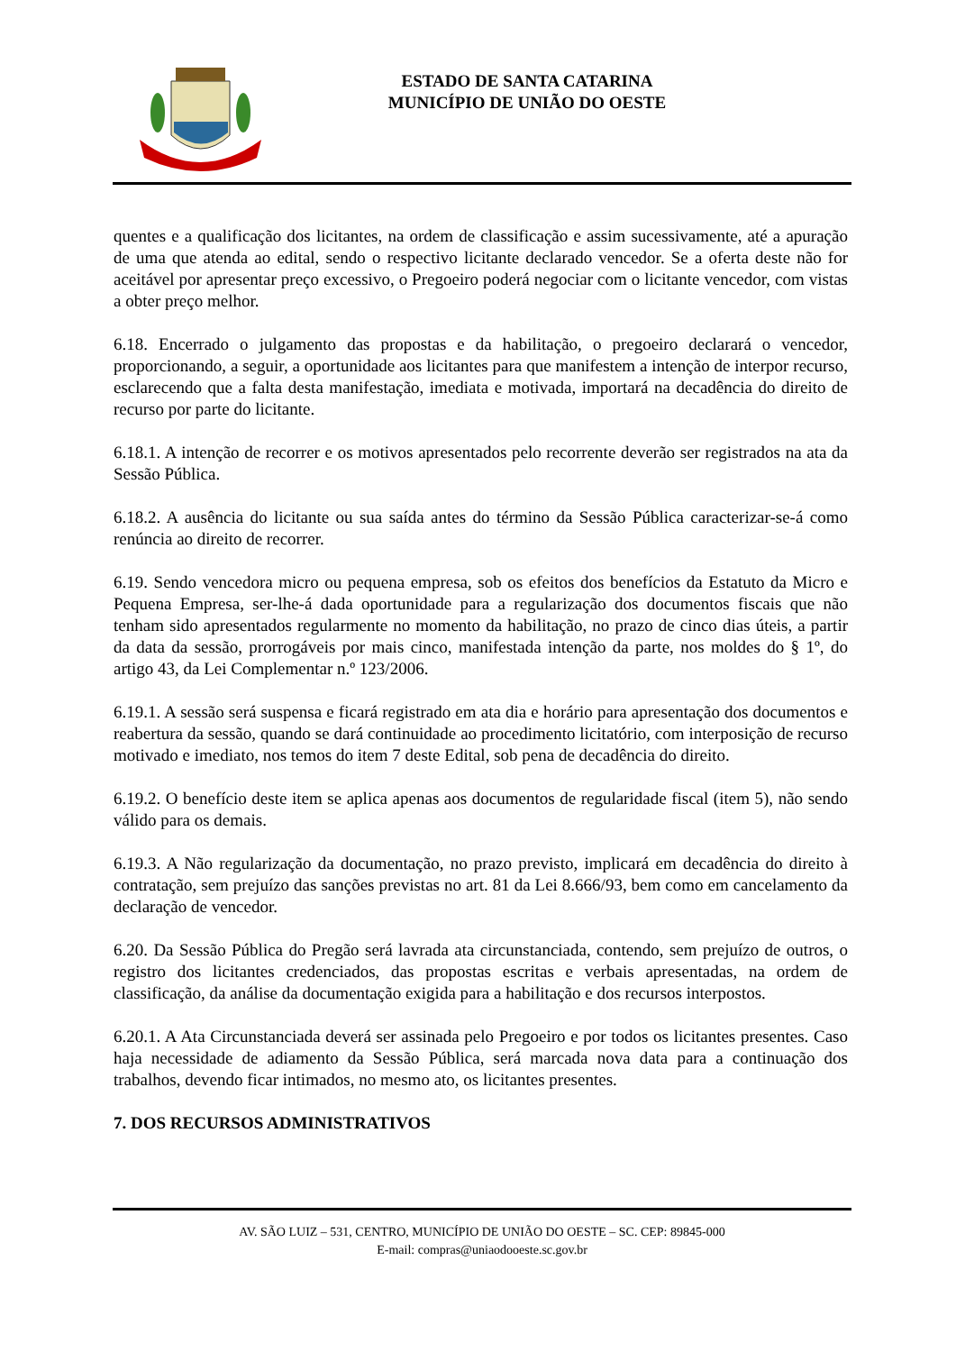ESTADO DE SANTA CATARINA
MUNICÍPIO DE UNIÃO DO OESTE
quentes e a qualificação dos licitantes, na ordem de classificação e assim sucessivamente, até a apuração de uma que atenda ao edital, sendo o respectivo licitante declarado vencedor. Se a oferta deste não for aceitável por apresentar preço excessivo, o Pregoeiro poderá negociar com o licitante vencedor, com vistas a obter preço melhor.
6.18. Encerrado o julgamento das propostas e da habilitação, o pregoeiro declarará o vencedor, proporcionando, a seguir, a oportunidade aos licitantes para que manifestem a intenção de interpor recurso, esclarecendo que a falta desta manifestação, imediata e motivada, importará na decadência do direito de recurso por parte do licitante.
6.18.1. A intenção de recorrer e os motivos apresentados pelo recorrente deverão ser registrados na ata da Sessão Pública.
6.18.2. A ausência do licitante ou sua saída antes do término da Sessão Pública caracterizar-se-á como renúncia ao direito de recorrer.
6.19. Sendo vencedora micro ou pequena empresa, sob os efeitos dos benefícios da Estatuto da Micro e Pequena Empresa, ser-lhe-á dada oportunidade para a regularização dos documentos fiscais que não tenham sido apresentados regularmente no momento da habilitação, no prazo de cinco dias úteis, a partir da data da sessão, prorrogáveis por mais cinco, manifestada intenção da parte, nos moldes do § 1º, do artigo 43, da Lei Complementar n.º 123/2006.
6.19.1. A sessão será suspensa e ficará registrado em ata dia e horário para apresentação dos documentos e reabertura da sessão, quando se dará continuidade ao procedimento licitatório, com interposição de recurso motivado e imediato, nos temos do item 7 deste Edital, sob pena de decadência do direito.
6.19.2. O benefício deste item se aplica apenas aos documentos de regularidade fiscal (item 5), não sendo válido para os demais.
6.19.3. A Não regularização da documentação, no prazo previsto, implicará em decadência do direito à contratação, sem prejuízo das sanções previstas no art. 81 da Lei 8.666/93, bem como em cancelamento da declaração de vencedor.
6.20. Da Sessão Pública do Pregão será lavrada ata circunstanciada, contendo, sem prejuízo de outros, o registro dos licitantes credenciados, das propostas escritas e verbais apresentadas, na ordem de classificação, da análise da documentação exigida para a habilitação e dos recursos interpostos.
6.20.1. A Ata Circunstanciada deverá ser assinada pelo Pregoeiro e por todos os licitantes presentes. Caso haja necessidade de adiamento da Sessão Pública, será marcada nova data para a continuação dos trabalhos, devendo ficar intimados, no mesmo ato, os licitantes presentes.
7. DOS RECURSOS ADMINISTRATIVOS
AV. SÃO LUIZ – 531, CENTRO, MUNICÍPIO DE UNIÃO DO OESTE – SC. CEP: 89845-000
E-mail: compras@uniaodooeste.sc.gov.br